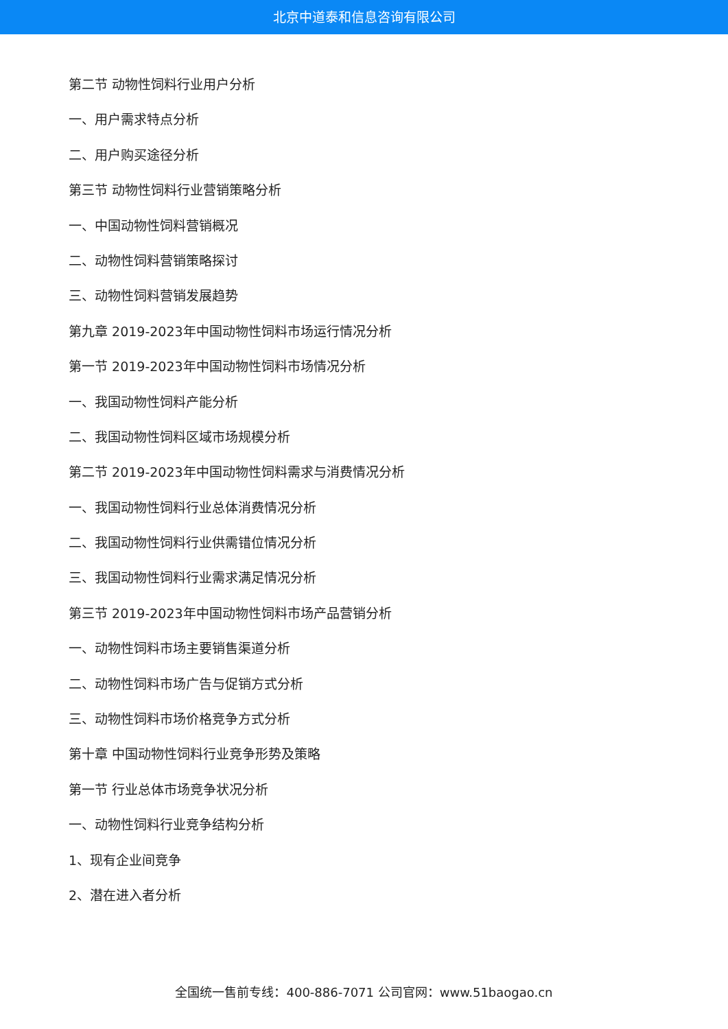北京中道泰和信息咨询有限公司
第二节 动物性饲料行业用户分析
一、用户需求特点分析
二、用户购买途径分析
第三节 动物性饲料行业营销策略分析
一、中国动物性饲料营销概况
二、动物性饲料营销策略探讨
三、动物性饲料营销发展趋势
第九章 2019-2023年中国动物性饲料市场运行情况分析
第一节 2019-2023年中国动物性饲料市场情况分析
一、我国动物性饲料产能分析
二、我国动物性饲料区域市场规模分析
第二节 2019-2023年中国动物性饲料需求与消费情况分析
一、我国动物性饲料行业总体消费情况分析
二、我国动物性饲料行业供需错位情况分析
三、我国动物性饲料行业需求满足情况分析
第三节 2019-2023年中国动物性饲料市场产品营销分析
一、动物性饲料市场主要销售渠道分析
二、动物性饲料市场广告与促销方式分析
三、动物性饲料市场价格竞争方式分析
第十章 中国动物性饲料行业竞争形势及策略
第一节 行业总体市场竞争状况分析
一、动物性饲料行业竞争结构分析
1、现有企业间竞争
2、潜在进入者分析
全国统一售前专线：400-886-7071 公司官网：www.51baogao.cn